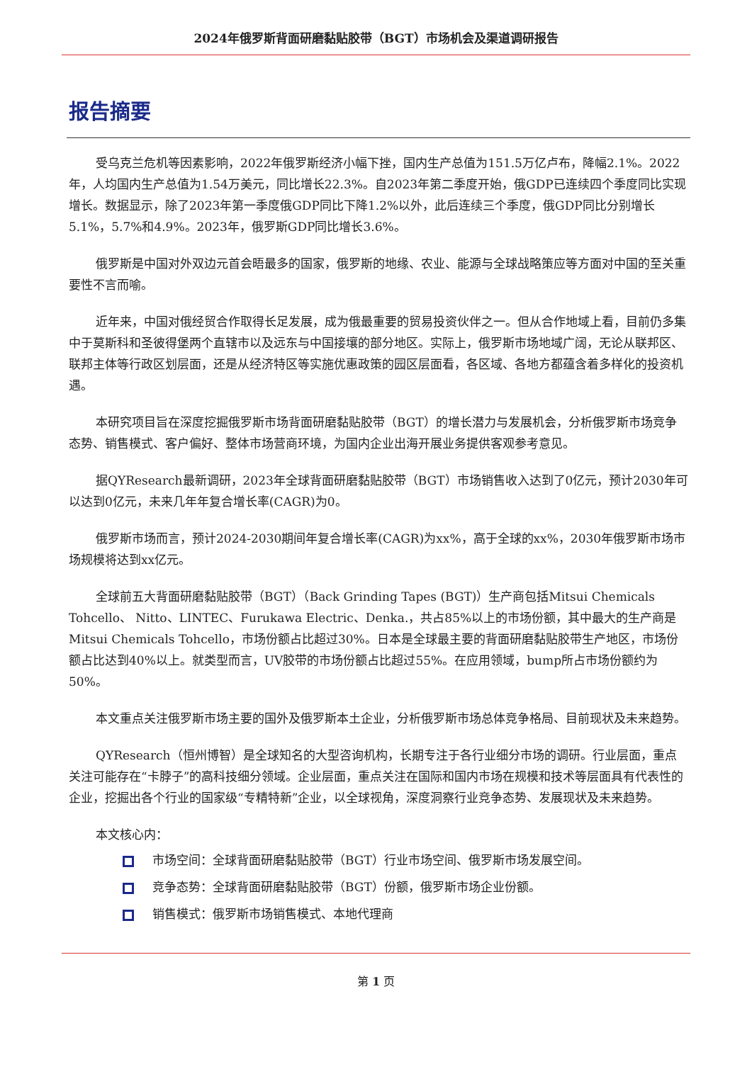2024年俄罗斯背面研磨黏贴胶带（BGT）市场机会及渠道调研报告
报告摘要
受乌克兰危机等因素影响，2022年俄罗斯经济小幅下挫，国内生产总值为151.5万亿卢布，降幅2.1%。2022年，人均国内生产总值为1.54万美元，同比增长22.3%。自2023年第二季度开始，俄GDP已连续四个季度同比实现增长。数据显示，除了2023年第一季度俄GDP同比下降1.2%以外，此后连续三个季度，俄GDP同比分别增长5.1%，5.7%和4.9%。2023年，俄罗斯GDP同比增长3.6%。
俄罗斯是中国对外双边元首会晤最多的国家，俄罗斯的地缘、农业、能源与全球战略策应等方面对中国的至关重要性不言而喻。
近年来，中国对俄经贸合作取得长足发展，成为俄最重要的贸易投资伙伴之一。但从合作地域上看，目前仍多集中于莫斯科和圣彼得堡两个直辖市以及远东与中国接壤的部分地区。实际上，俄罗斯市场地域广阔，无论从联邦区、联邦主体等行政区划层面，还是从经济特区等实施优惠政策的园区层面看，各区域、各地方都蕴含着多样化的投资机遇。
本研究项目旨在深度挖掘俄罗斯市场背面研磨黏贴胶带（BGT）的增长潜力与发展机会，分析俄罗斯市场竞争态势、销售模式、客户偏好、整体市场营商环境，为国内企业出海开展业务提供客观参考意见。
据QYResearch最新调研，2023年全球背面研磨黏贴胶带（BGT）市场销售收入达到了0亿元，预计2030年可以达到0亿元，未来几年年复合增长率(CAGR)为0。
俄罗斯市场而言，预计2024-2030期间年复合增长率(CAGR)为xx%，高于全球的xx%，2030年俄罗斯市场市场规模将达到xx亿元。
全球前五大背面研磨黏贴胶带（BGT）（Back Grinding Tapes (BGT)）生产商包括Mitsui Chemicals Tohcello、 Nitto、LINTEC、Furukawa Electric、Denka.，共占85%以上的市场份额，其中最大的生产商是Mitsui Chemicals Tohcello，市场份额占比超过30%。日本是全球最主要的背面研磨黏贴胶带生产地区，市场份额占比达到40%以上。就类型而言，UV胶带的市场份额占比超过55%。在应用领域，bump所占市场份额约为50%。
本文重点关注俄罗斯市场主要的国外及俄罗斯本土企业，分析俄罗斯市场总体竞争格局、目前现状及未来趋势。
QYResearch（恒州博智）是全球知名的大型咨询机构，长期专注于各行业细分市场的调研。行业层面，重点关注可能存在“卡脖子”的高科技细分领域。企业层面，重点关注在国际和国内市场在规模和技术等层面具有代表性的企业，挖掘出各个行业的国家级“专精特新”企业，以全球视角，深度洞察行业竞争态势、发展现状及未来趋势。
本文核心内：
市场空间：全球背面研磨黏贴胶带（BGT）行业市场空间、俄罗斯市场发展空间。
竞争态势：全球背面研磨黏贴胶带（BGT）份额，俄罗斯市场企业份额。
销售模式：俄罗斯市场销售模式、本地代理商
第 1 页